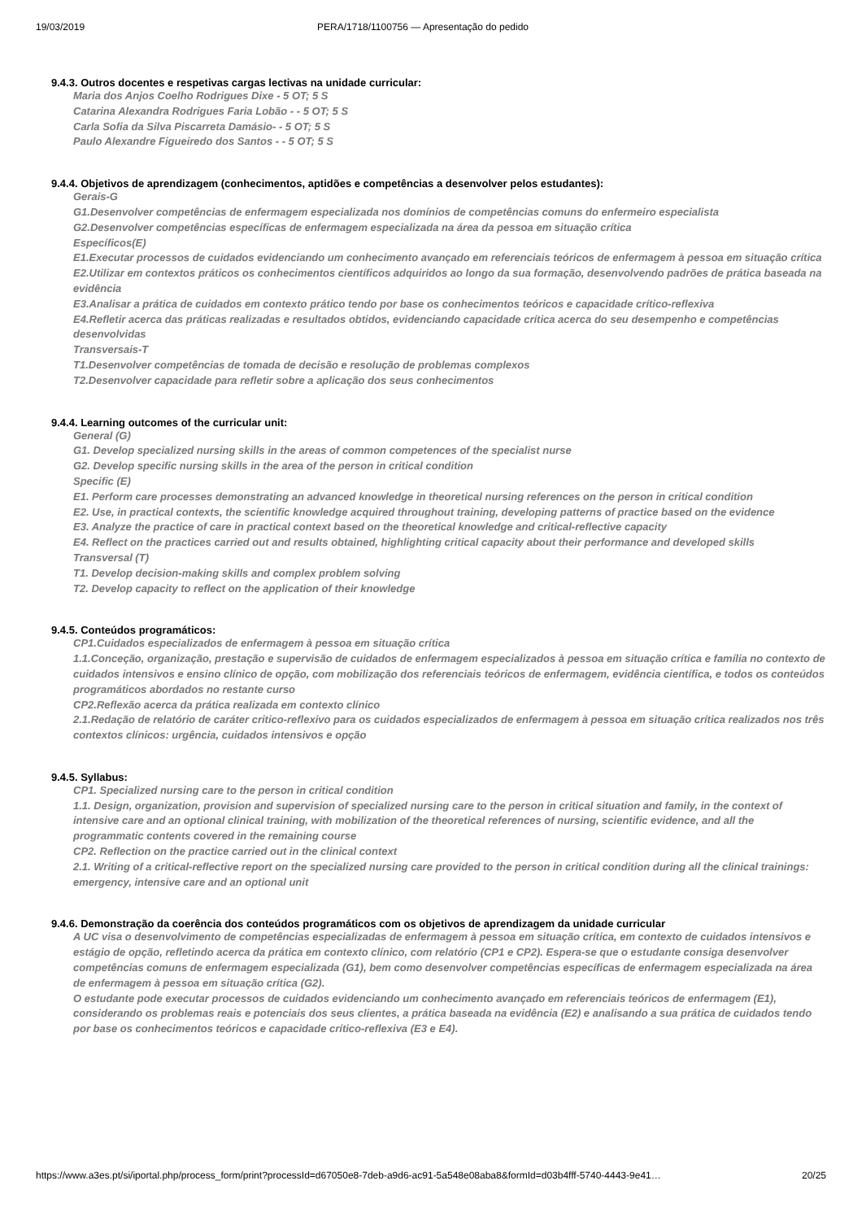19/03/2019 PERA/1718/1100756 — Apresentação do pedido
9.4.3. Outros docentes e respetivas cargas lectivas na unidade curricular:
Maria dos Anjos Coelho Rodrigues Dixe - 5 OT; 5 S
Catarina Alexandra Rodrigues Faria Lobão - - 5 OT; 5 S
Carla Sofia da Silva Piscarreta Damásio- - 5 OT; 5 S
Paulo Alexandre Figueiredo dos Santos - - 5 OT; 5 S
9.4.4. Objetivos de aprendizagem (conhecimentos, aptidões e competências a desenvolver pelos estudantes):
Gerais-G
G1.Desenvolver competências de enfermagem especializada nos domínios de competências comuns do enfermeiro especialista
G2.Desenvolver competências específicas de enfermagem especializada na área da pessoa em situação crítica
Específicos(E)
E1.Executar processos de cuidados evidenciando um conhecimento avançado em referenciais teóricos de enfermagem à pessoa em situação crítica
E2.Utilizar em contextos práticos os conhecimentos científicos adquiridos ao longo da sua formação, desenvolvendo padrões de prática baseada na evidência
E3.Analisar a prática de cuidados em contexto prático tendo por base os conhecimentos teóricos e capacidade crítico-reflexiva
E4.Refletir acerca das práticas realizadas e resultados obtidos, evidenciando capacidade crítica acerca do seu desempenho e competências desenvolvidas
Transversais-T
T1.Desenvolver competências de tomada de decisão e resolução de problemas complexos
T2.Desenvolver capacidade para refletir sobre a aplicação dos seus conhecimentos
9.4.4. Learning outcomes of the curricular unit:
General (G)
G1. Develop specialized nursing skills in the areas of common competences of the specialist nurse
G2. Develop specific nursing skills in the area of the person in critical condition
Specific (E)
E1. Perform care processes demonstrating an advanced knowledge in theoretical nursing references on the person in critical condition
E2. Use, in practical contexts, the scientific knowledge acquired throughout training, developing patterns of practice based on the evidence
E3. Analyze the practice of care in practical context based on the theoretical knowledge and critical-reflective capacity
E4. Reflect on the practices carried out and results obtained, highlighting critical capacity about their performance and developed skills
Transversal (T)
T1. Develop decision-making skills and complex problem solving
T2. Develop capacity to reflect on the application of their knowledge
9.4.5. Conteúdos programáticos:
CP1.Cuidados especializados de enfermagem à pessoa em situação crítica
1.1.Conceção, organização, prestação e supervisão de cuidados de enfermagem especializados à pessoa em situação crítica e família no contexto de cuidados intensivos e ensino clínico de opção, com mobilização dos referenciais teóricos de enfermagem, evidência científica, e todos os conteúdos programáticos abordados no restante curso
CP2.Reflexão acerca da prática realizada em contexto clínico
2.1.Redação de relatório de caráter critico-reflexivo para os cuidados especializados de enfermagem à pessoa em situação crítica realizados nos três contextos clínicos: urgência, cuidados intensivos e opção
9.4.5. Syllabus:
CP1. Specialized nursing care to the person in critical condition
1.1. Design, organization, provision and supervision of specialized nursing care to the person in critical situation and family, in the context of intensive care and an optional clinical training, with mobilization of the theoretical references of nursing, scientific evidence, and all the programmatic contents covered in the remaining course
CP2. Reflection on the practice carried out in the clinical context
2.1. Writing of a critical-reflective report on the specialized nursing care provided to the person in critical condition during all the clinical trainings: emergency, intensive care and an optional unit
9.4.6. Demonstração da coerência dos conteúdos programáticos com os objetivos de aprendizagem da unidade curricular
A UC visa o desenvolvimento de competências especializadas de enfermagem à pessoa em situação crítica, em contexto de cuidados intensivos e estágio de opção, refletindo acerca da prática em contexto clínico, com relatório (CP1 e CP2). Espera-se que o estudante consiga desenvolver competências comuns de enfermagem especializada (G1), bem como desenvolver competências específicas de enfermagem especializada na área de enfermagem à pessoa em situação crítica (G2).
O estudante pode executar processos de cuidados evidenciando um conhecimento avançado em referenciais teóricos de enfermagem (E1), considerando os problemas reais e potenciais dos seus clientes, a prática baseada na evidência (E2) e analisando a sua prática de cuidados tendo por base os conhecimentos teóricos e capacidade crítico-reflexiva (E3 e E4).
https://www.a3es.pt/si/iportal.php/process_form/print?processId=d67050e8-7deb-a9d6-ac91-5a548e08aba8&formId=d03b4fff-5740-4443-9e41… 20/25